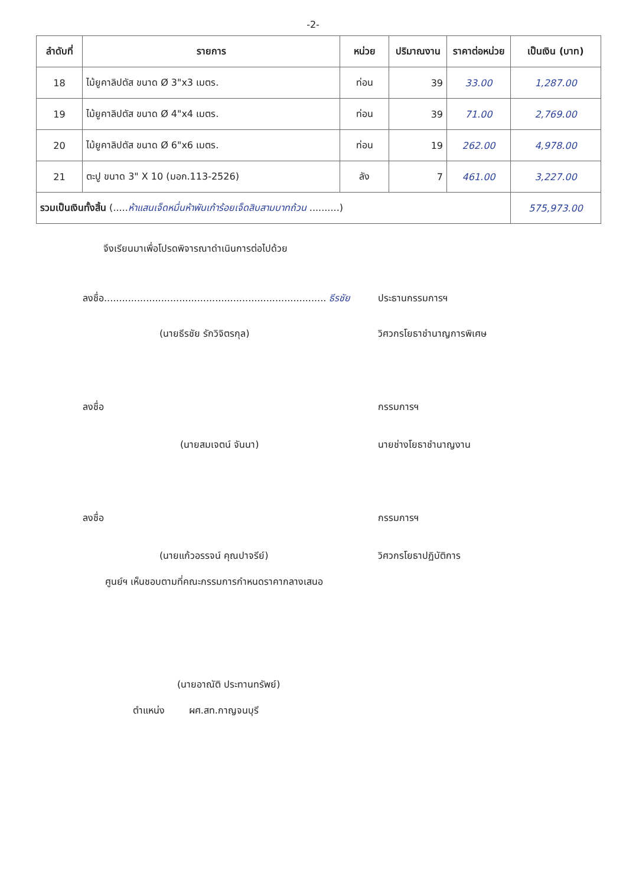-2-
| ลำดับที่ | รายการ | หน่วย | ปริมาณงาน | ราคาต่อหน่วย | เป็นเงิน (บาท) |
| --- | --- | --- | --- | --- | --- |
| 18 | ไม้ยูคาลิปตัส ขนาด Ø 3"x3 เมตร. | ท่อน | 39 | 33.00 | 1,287.00 |
| 19 | ไม้ยูคาลิปตัส ขนาด Ø 4"x4 เมตร. | ท่อน | 39 | 71.00 | 2,769.00 |
| 20 | ไม้ยูคาลิปตัส ขนาด Ø 6"x6 เมตร. | ท่อน | 19 | 262.00 | 4,978.00 |
| 21 | ตะปู ขนาด 3" X 10 (มอก.113-2526) | ลัง | 7 | 461.00 | 3,227.00 |
| รวมเป็นเงินทั้งสิ้น (..... ห้าแสนเจ็ดหมื่นห้าพันเก้าร้อยเจ็ดสิบสามบาทถ้วน ..........) | | | | | 575,973.00 |
จึงเรียนมาเพื่อโปรดพิจารณาดำเนินการต่อไปด้วย
ลงชื่อ.......................................................................... ธีรชัย
ประธานกรรมการฯ
(นายธีรชัย รักวิจิตรกุล) วิศวกรโยธาชำนาญการพิเศษ
ลงชื่อ กรรมการฯ
(นายสมเจตน์ จันนา) นายช่างโยธาชำนาญงาน
ลงชื่อ กรรมการฯ
(นายแก้วอรรจน์ คุณปาจรีย์) วิศวกรโยธาปฏิบัติการ
ศูนย์ฯ เห็นชอบตามที่คณะกรรมการกำหนดราคากลางเสนอ
(นายอาณัติ ประทานทรัพย์)
ตำแหน่ง ผศ.สท.กาญจนบุรี